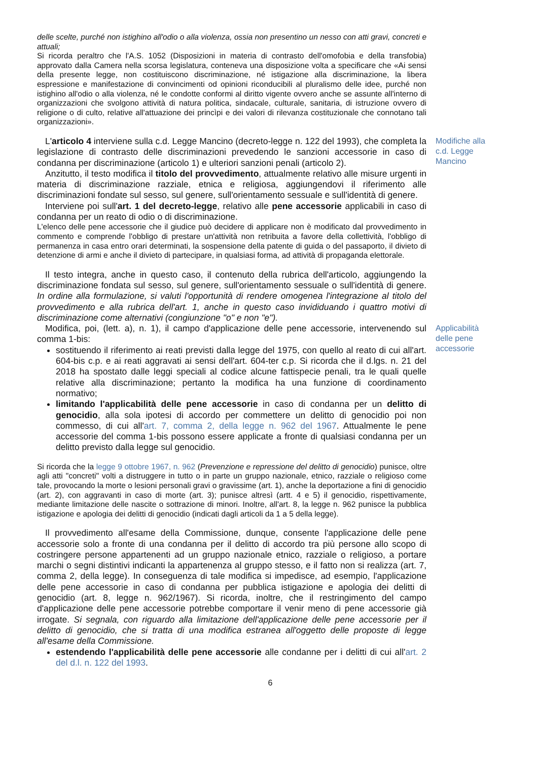delle scelte, purché non istighino all'odio o alla violenza, ossia non presentino un nesso con atti gravi, concreti e attuali;
Si ricorda peraltro che l'A.S. 1052 (Disposizioni in materia di contrasto dell'omofobia e della transfobia) approvato dalla Camera nella scorsa legislatura, conteneva una disposizione volta a specificare che «Ai sensi della presente legge, non costituiscono discriminazione, né istigazione alla discriminazione, la libera espressione e manifestazione di convincimenti od opinioni riconducibili al pluralismo delle idee, purché non istighino all'odio o alla violenza, né le condotte conformi al diritto vigente ovvero anche se assunte all'interno di organizzazioni che svolgono attività di natura politica, sindacale, culturale, sanitaria, di istruzione ovvero di religione o di culto, relative all'attuazione dei princìpi e dei valori di rilevanza costituzionale che connotano tali organizzazioni».
L'articolo 4 interviene sulla c.d. Legge Mancino (decreto-legge n. 122 del 1993), che completa la legislazione di contrasto delle discriminazioni prevedendo le sanzioni accessorie in caso di condanna per discriminazione (articolo 1) e ulteriori sanzioni penali (articolo 2).
Anzitutto, il testo modifica il titolo del provvedimento, attualmente relativo alle misure urgenti in materia di discriminazione razziale, etnica e religiosa, aggiungendovi il riferimento alle discriminazioni fondate sul sesso, sul genere, sull'orientamento sessuale e sull'identità di genere.
Interviene poi sull'art. 1 del decreto-legge, relativo alle pene accessorie applicabili in caso di condanna per un reato di odio o di discriminazione.
L'elenco delle pene accessorie che il giudice può decidere di applicare non è modificato dal provvedimento in commento e comprende l'obbligo di prestare un'attività non retribuita a favore della collettività, l'obbligo di permanenza in casa entro orari determinati, la sospensione della patente di guida o del passaporto, il divieto di detenzione di armi e anche il divieto di partecipare, in qualsiasi forma, ad attività di propaganda elettorale.
Il testo integra, anche in questo caso, il contenuto della rubrica dell'articolo, aggiungendo la discriminazione fondata sul sesso, sul genere, sull'orientamento sessuale o sull'identità di genere. In ordine alla formulazione, si valuti l'opportunità di rendere omogenea l'integrazione al titolo del provvedimento e alla rubrica dell'art. 1, anche in questo caso invididuando i quattro motivi di discriminazione come alternativi (congiunzione "o" e non "e").
Modifiche alla c.d. Legge Mancino
Modifica, poi, (lett. a), n. 1), il campo d'applicazione delle pene accessorie, intervenendo sul comma 1-bis:
sostituendo il riferimento ai reati previsti dalla legge del 1975, con quello al reato di cui all'art. 604-bis c.p. e ai reati aggravati ai sensi dell'art. 604-ter c.p. Si ricorda che il d.lgs. n. 21 del 2018 ha spostato dalle leggi speciali al codice alcune fattispecie penali, tra le quali quelle relative alla discriminazione; pertanto la modifica ha una funzione di coordinamento normativo;
limitando l'applicabilità delle pene accessorie in caso di condanna per un delitto di genocidio, alla sola ipotesi di accordo per commettere un delitto di genocidio poi non commesso, di cui all'art. 7, comma 2, della legge n. 962 del 1967. Attualmente le pene accessorie del comma 1-bis possono essere applicate a fronte di qualsiasi condanna per un delitto previsto dalla legge sul genocidio.
Si ricorda che la legge 9 ottobre 1967, n. 962 (Prevenzione e repressione del delitto di genocidio) punisce, oltre agli atti "concreti" volti a distruggere in tutto o in parte un gruppo nazionale, etnico, razziale o religioso come tale, provocando la morte o lesioni personali gravi o gravissime (art. 1), anche la deportazione a fini di genocidio (art. 2), con aggravanti in caso di morte (art. 3); punisce altresì (artt. 4 e 5) il genocidio, rispettivamente, mediante limitazione delle nascite o sottrazione di minori. Inoltre, all'art. 8, la legge n. 962 punisce la pubblica istigazione e apologia dei delitti di genocidio (indicati dagli articoli da 1 a 5 della legge).
Il provvedimento all'esame della Commissione, dunque, consente l'applicazione delle pene accessorie solo a fronte di una condanna per il delitto di accordo tra più persone allo scopo di costringere persone appartenenti ad un gruppo nazionale etnico, razziale o religioso, a portare marchi o segni distintivi indicanti la appartenenza al gruppo stesso, e il fatto non si realizza (art. 7, comma 2, della legge). In conseguenza di tale modifica si impedisce, ad esempio, l'applicazione delle pene accessorie in caso di condanna per pubblica istigazione e apologia dei delitti di genocidio (art. 8, legge n. 962/1967). Si ricorda, inoltre, che il restringimento del campo d'applicazione delle pene accessorie potrebbe comportare il venir meno di pene accessorie già irrogate. Si segnala, con riguardo alla limitazione dell'applicazione delle pene accessorie per il delitto di genocidio, che si tratta di una modifica estranea all'oggetto delle proposte di legge all'esame della Commissione.
estendendo l'applicabilità delle pene accessorie alle condanne per i delitti di cui all'art. 2 del d.l. n. 122 del 1993.
Applicabilità delle pene accessorie
6